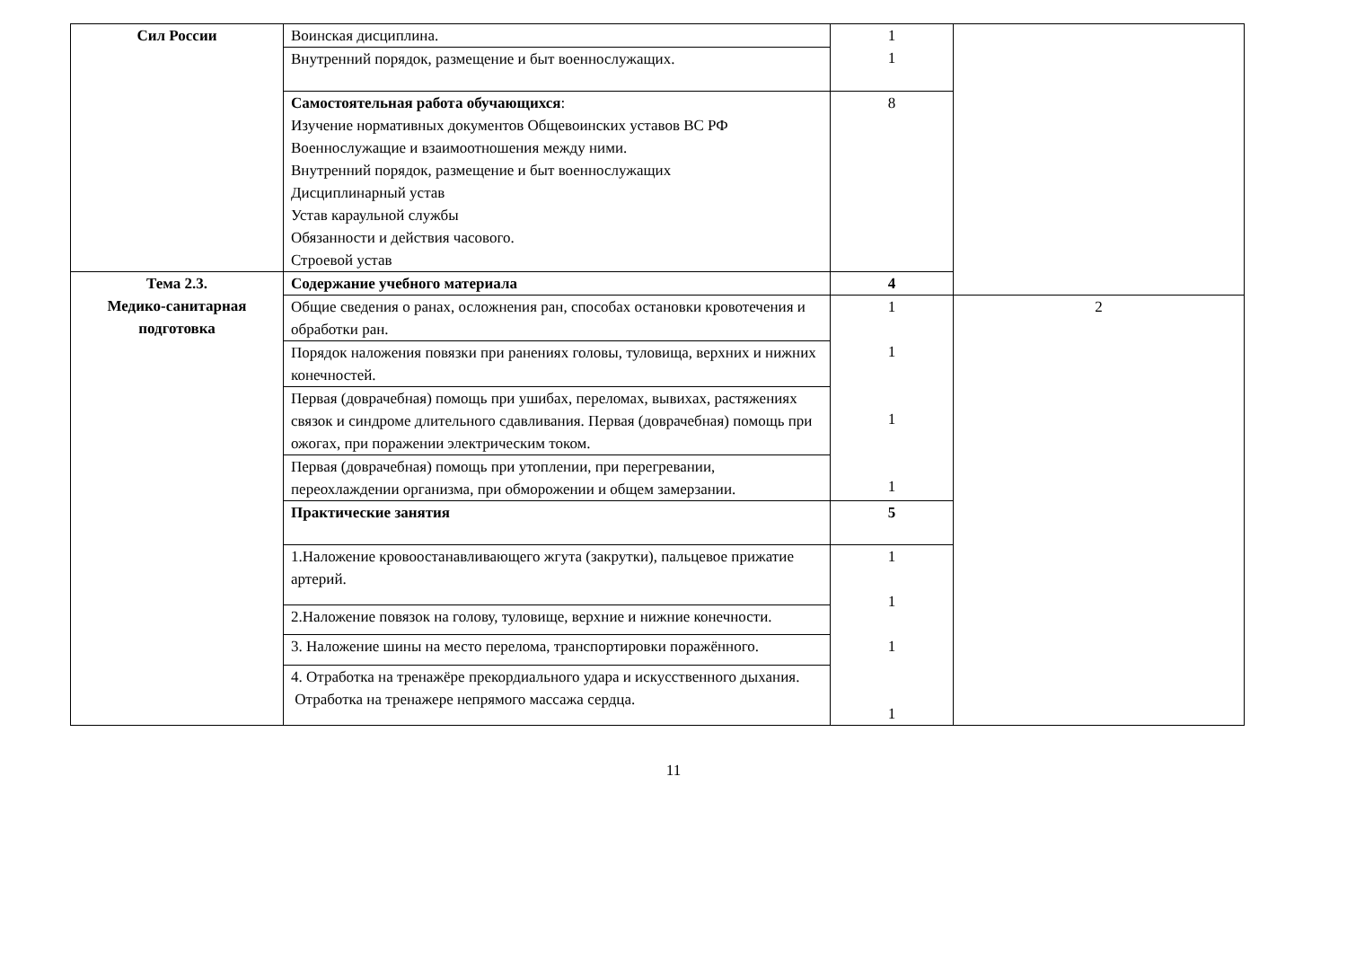| Сил России | Воинская дисциплина. | 1 1 | |
| | Внутренний порядок, размещение и быт военнослужащих. | | |
| | Самостоятельная работа обучающихся : Изучение нормативных документов Общевоинских уставов ВС РФ Военнослужащие и взаимоотношения между ними. Внутренний порядок, размещение и быт военнослужащих Дисциплинарный устав Устав караульной службы Обязанности и действия часового. Строевой устав | 8 | |
| Тема 2.3. Медико-санитарная подготовка | Содержание учебного материала | 4 | |
| | Общие сведения о ранах, осложнения ран, способах остановки кровотечения и обработки ран. | 1 1 1 1 | 2 |
| | Порядок наложения повязки при ранениях головы, туловища, верхних и нижних конечностей. | | |
| | Первая (доврачебная) помощь при ушибах, переломах, вывихах, растяжениях связок и синдроме длительного сдавливания. Первая (доврачебная) помощь при ожогах, при поражении электрическим током. | | |
| | Первая (доврачебная) помощь при утоплении, при перегревании, переохлаждении организма, при обморожении и общем замерзании. | | |
| | Практические занятия | 5 | |
| | 1.Наложение кровоостанавливающего жгута (закрутки), пальцевое прижатие артерий. | 1 1 1 1 | |
| | 2.Наложение повязок на голову, туловище, верхние и нижние конечности. | | |
| | 3. Наложение шины на место перелома, транспортировки поражённого. | | |
| | 4. Отработка на тренажёре прекордиального удара и искусственного дыхания. Отработка на тренажере непрямого массажа сердца. | | |
11